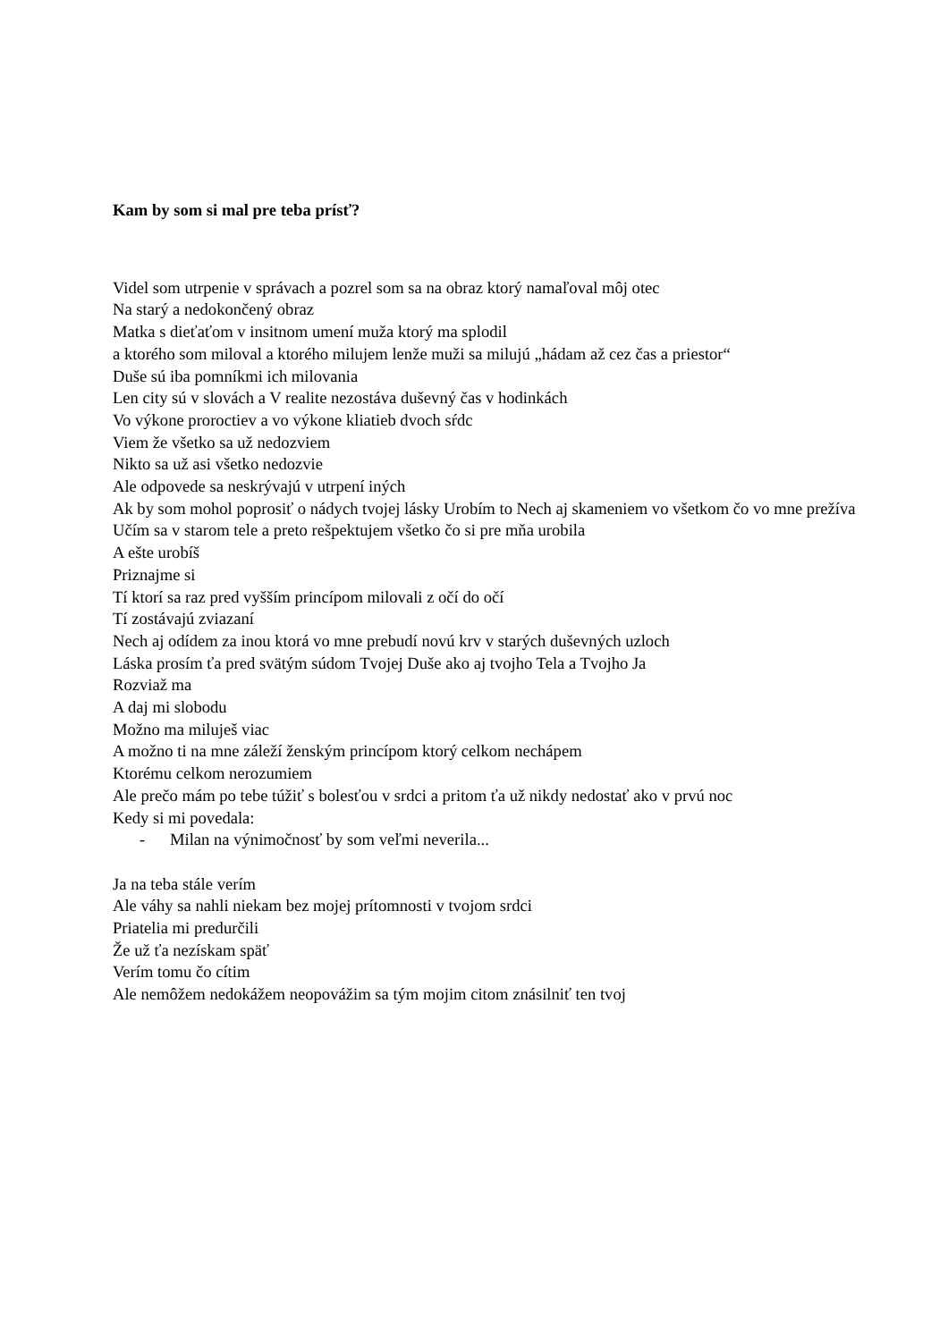Kam by som si mal pre teba prísť?
Videl som utrpenie v správach a pozrel som sa na obraz ktorý namaľoval môj otec
Na starý a nedokončený obraz
Matka s dieťaťom v insitnom umení muža ktorý ma splodil
a ktorého som miloval a ktorého milujem lenže muži sa milujú „hádam až cez čas a priestor“
Duše sú iba pomníkmi ich milovania
Len city sú v slovách a V realite nezostáva duševný čas v hodinkách
Vo výkone proroctiev a vo výkone kliatieb dvoch sŕdc
Viem že všetko sa už nedozviem
Nikto sa už asi všetko nedozvie
Ale odpovede sa neskrývajú v utrpení iných
Ak by som mohol poprosiť o nádych tvojej lásky Urobím to Nech aj skameniem vo všetkom čo vo mne prežíva
Učím sa v starom tele a preto rešpektujem všetko čo si pre mňa urobila
A ešte urobíš
Priznajme si
Tí ktorí sa raz pred vyšším princípom milovali z očí do očí
Tí zostávajú zviazaní
Nech aj odídem za inou ktorá vo mne prebudí novú krv v starých duševných uzloch
Láska prosím ťa pred svätým súdom Tvojej Duše ako aj tvojho Tela a Tvojho Ja
Rozviaž ma
A daj mi slobodu
Možno ma miluješ viac
A možno ti na mne záleží ženským princípom ktorý celkom nechápem
Ktorému celkom nerozumiem
Ale prečo mám po tebe túžiť s bolesťou v srdci a pritom ťa už nikdy nedostať ako v prvú noc
Kedy si mi povedala:
- Milan na výnimočnosť by som veľmi neverila...
Ja na teba stále verím
Ale váhy sa nahli niekam bez mojej prítomnosti v tvojom srdci
Priatelia mi predurčili
Že už ťa nezískam späť
Verím tomu čo cítim
Ale nemôžem nedokážem neopovážim sa tým mojim citom znásilniť ten tvoj